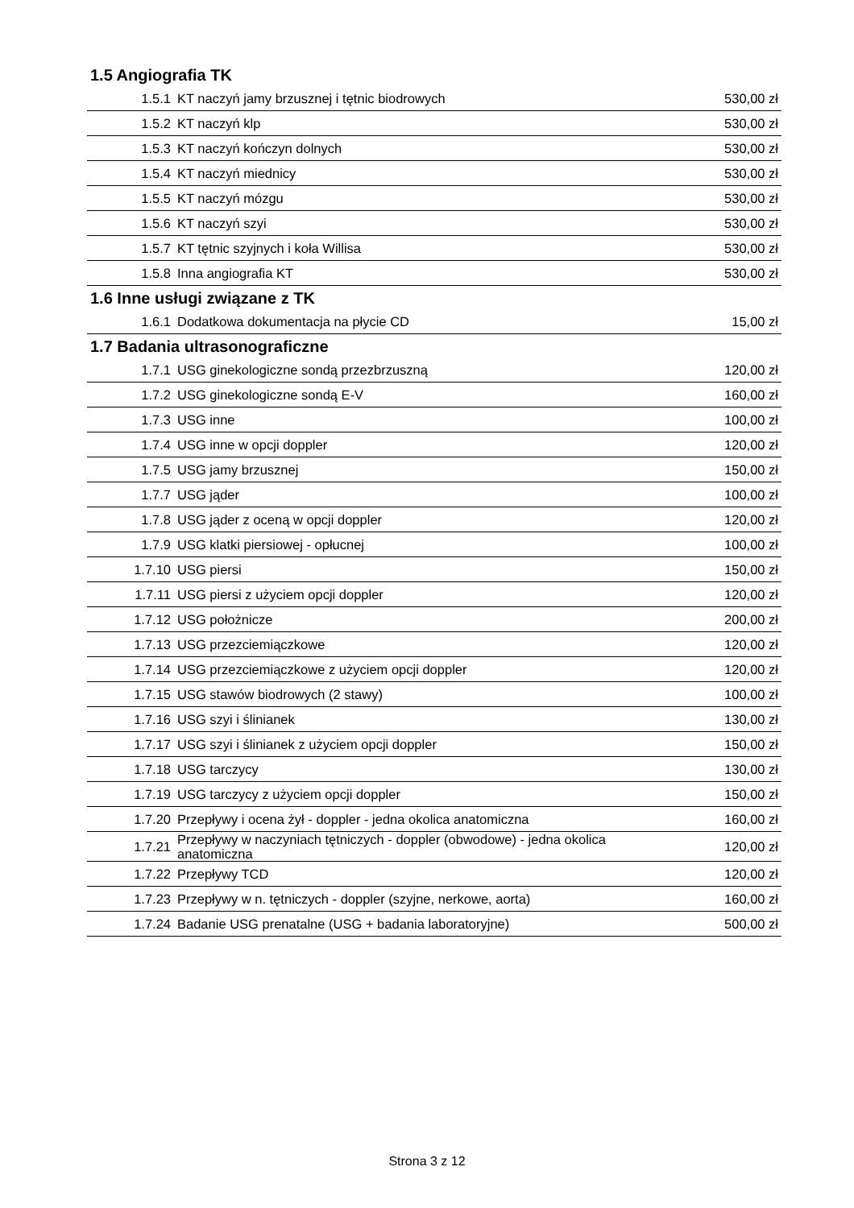| 1.5 Angiografia TK | | |
| --- | --- | --- |
| 1.5.1 | KT naczyń jamy brzusznej i tętnic biodrowych | 530,00 zł |
| 1.5.2 | KT naczyń klp | 530,00 zł |
| 1.5.3 | KT naczyń kończyn dolnych | 530,00 zł |
| 1.5.4 | KT naczyń miednicy | 530,00 zł |
| 1.5.5 | KT naczyń mózgu | 530,00 zł |
| 1.5.6 | KT naczyń szyi | 530,00 zł |
| 1.5.7 | KT tętnic szyjnych i koła Willisa | 530,00 zł |
| 1.5.8 | Inna angiografia KT | 530,00 zł |
| 1.6 Inne usługi związane z TK | | |
| 1.6.1 | Dodatkowa dokumentacja na płycie CD | 15,00 zł |
| 1.7 Badania ultrasonograficzne | | |
| 1.7.1 | USG ginekologiczne sondą przezbrzuszną | 120,00 zł |
| 1.7.2 | USG ginekologiczne sondą E-V | 160,00 zł |
| 1.7.3 | USG inne | 100,00 zł |
| 1.7.4 | USG inne w opcji doppler | 120,00 zł |
| 1.7.5 | USG jamy brzusznej | 150,00 zł |
| 1.7.7 | USG jąder | 100,00 zł |
| 1.7.8 | USG jąder z oceną w opcji doppler | 120,00 zł |
| 1.7.9 | USG klatki piersiowej - opłucnej | 100,00 zł |
| 1.7.10 | USG piersi | 150,00 zł |
| 1.7.11 | USG piersi z użyciem opcji doppler | 120,00 zł |
| 1.7.12 | USG położnicze | 200,00 zł |
| 1.7.13 | USG przezciemiączkowe | 120,00 zł |
| 1.7.14 | USG przezciemiączkowe z użyciem opcji doppler | 120,00 zł |
| 1.7.15 | USG stawów biodrowych (2 stawy) | 100,00 zł |
| 1.7.16 | USG szyi i ślinianek | 130,00 zł |
| 1.7.17 | USG szyi i ślinianek z użyciem opcji doppler | 150,00 zł |
| 1.7.18 | USG tarczycy | 130,00 zł |
| 1.7.19 | USG tarczycy z użyciem opcji doppler | 150,00 zł |
| 1.7.20 | Przepływy i ocena żył - doppler - jedna okolica anatomiczna | 160,00 zł |
| 1.7.21 | Przepływy w naczyniach tętniczych - doppler (obwodowe) - jedna okolica anatomiczna | 120,00 zł |
| 1.7.22 | Przepływy TCD | 120,00 zł |
| 1.7.23 | Przepływy w n. tętniczych - doppler (szyjne, nerkowe, aorta) | 160,00 zł |
| 1.7.24 | Badanie USG prenatalne (USG + badania laboratoryjne) | 500,00 zł |
Strona 3 z 12